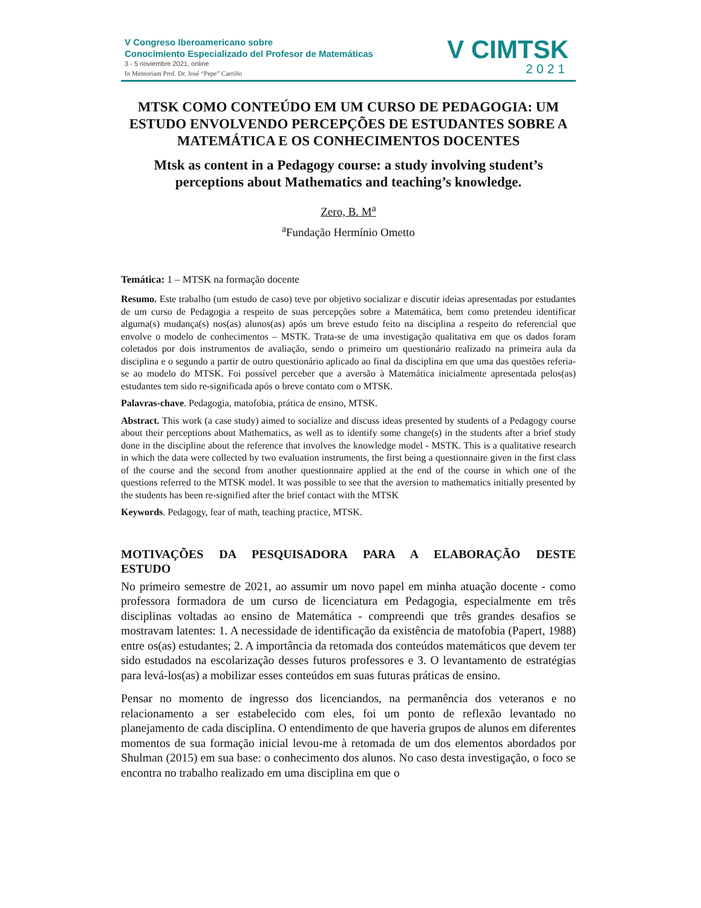V Congreso Iberoamericano sobre
Conocimiento Especializado del Profesor de Matemáticas
3 - 5 noviembre 2021, online
In Memoriam Prof. Dr. José “Pepe” Carrillo
V CIMTSK
2021
MTSK COMO CONTEÚDO EM UM CURSO DE PEDAGOGIA: UM ESTUDO ENVOLVENDO PERCEPÇÕES DE ESTUDANTES SOBRE A MATEMÁTICA E OS CONHECIMENTOS DOCENTES
Mtsk as content in a Pedagogy course: a study involving student’s perceptions about Mathematics and teaching’s knowledge.
Zero, B. M<sup>a</sup>
<sup>a</sup> Fundação Hermínio Ometto
Temática: 1 – MTSK na formação docente
Resumo. Este trabalho (um estudo de caso) teve por objetivo socializar e discutir ideias apresentadas por estudantes de um curso de Pedagogia a respeito de suas percepções sobre a Matemática, bem como pretendeu identificar alguma(s) mudança(s) nos(as) alunos(as) após um breve estudo feito na disciplina a respeito do referencial que envolve o modelo de conhecimentos – MSTK. Trata-se de uma investigação qualitativa em que os dados foram coletados por dois instrumentos de avaliação, sendo o primeiro um questionário realizado na primeira aula da disciplina e o segundo a partir de outro questionário aplicado ao final da disciplina em que uma das questões referia-se ao modelo do MTSK. Foi possível perceber que a aversão à Matemática inicialmente apresentada pelos(as) estudantes tem sido re-significada após o breve contato com o MTSK.
Palavras-chave. Pedagogia, matofobia, prática de ensino, MTSK.
Abstract. This work (a case study) aimed to socialize and discuss ideas presented by students of a Pedagogy course about their perceptions about Mathematics, as well as to identify some change(s) in the students after a brief study done in the discipline about the reference that involves the knowledge model - MSTK. This is a qualitative research in which the data were collected by two evaluation instruments, the first being a questionnaire given in the first class of the course and the second from another questionnaire applied at the end of the course in which one of the questions referred to the MTSK model. It was possible to see that the aversion to mathematics initially presented by the students has been re-signified after the brief contact with the MTSK
Keywords. Pedagogy, fear of math, teaching practice, MTSK.
MOTIVAÇÕES DA PESQUISADORA PARA A ELABORAÇÃO DESTE ESTUDO
No primeiro semestre de 2021, ao assumir um novo papel em minha atuação docente - como professora formadora de um curso de licenciatura em Pedagogia, especialmente em três disciplinas voltadas ao ensino de Matemática - compreendi que três grandes desafios se mostravam latentes: 1. A necessidade de identificação da existência de matofobia (Papert, 1988) entre os(as) estudantes; 2. A importância da retomada dos conteúdos matemáticos que devem ter sido estudados na escolarização desses futuros professores e 3. O levantamento de estratégias para levá-los(as) a mobilizar esses conteúdos em suas futuras práticas de ensino.
Pensar no momento de ingresso dos licenciandos, na permanência dos veteranos e no relacionamento a ser estabelecido com eles, foi um ponto de reflexão levantado no planejamento de cada disciplina. O entendimento de que haveria grupos de alunos em diferentes momentos de sua formação inicial levou-me à retomada de um dos elementos abordados por Shulman (2015) em sua base: o conhecimento dos alunos. No caso desta investigação, o foco se encontra no trabalho realizado em uma disciplina em que o